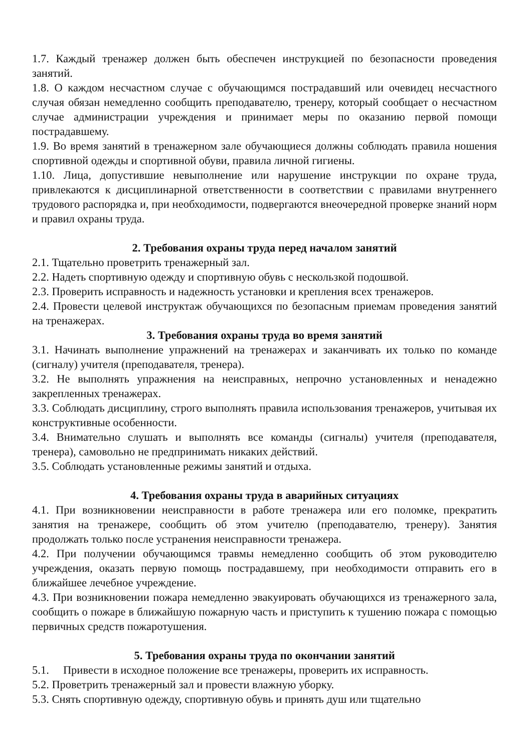1.7. Каждый тренажер должен быть обеспечен инструкцией по безопасности проведения занятий.
1.8. О каждом несчастном случае с обучающимся пострадавший или очевидец несчастного случая обязан немедленно сообщить преподавателю, тренеру, который сообщает о несчастном случае администрации учреждения и принимает меры по оказанию первой помощи пострадавшему.
1.9. Во время занятий в тренажерном зале обучающиеся должны соблюдать правила ношения спортивной одежды и спортивной обуви, правила личной гигиены.
1.10. Лица, допустившие невыполнение или нарушение инструкции по охране труда, привлекаются к дисциплинарной ответственности в соответствии с правилами внутреннего трудового распорядка и, при необходимости, подвергаются внеочередной проверке знаний норм и правил охраны труда.
2. Требования охраны труда перед началом занятий
2.1. Тщательно проветрить тренажерный зал.
2.2. Надеть спортивную одежду и спортивную обувь с нескользкой подошвой.
2.3. Проверить исправность и надежность установки и крепления всех тренажеров.
2.4. Провести целевой инструктаж обучающихся по безопасным приемам проведения занятий на тренажерах.
3. Требования охраны труда во время занятий
3.1. Начинать выполнение упражнений на тренажерах и заканчивать их только по команде (сигналу) учителя (преподавателя, тренера).
3.2. Не выполнять упражнения на неисправных, непрочно установленных и ненадежно закрепленных тренажерах.
3.3. Соблюдать дисциплину, строго выполнять правила использования тренажеров, учитывая их конструктивные особенности.
3.4. Внимательно слушать и выполнять все команды (сигналы) учителя (преподавателя, тренера), самовольно не предпринимать никаких действий.
3.5. Соблюдать установленные режимы занятий и отдыха.
4. Требования охраны труда в аварийных ситуациях
4.1. При возникновении неисправности в работе тренажера или его поломке, прекратить занятия на тренажере, сообщить об этом учителю (преподавателю, тренеру). Занятия продолжать только после устранения неисправности тренажера.
4.2. При получении обучающимся травмы немедленно сообщить об этом руководителю учреждения, оказать первую помощь пострадавшему, при необходимости отправить его в ближайшее лечебное учреждение.
4.3. При возникновении пожара немедленно эвакуировать обучающихся из тренажерного зала, сообщить о пожаре в ближайшую пожарную часть и приступить к тушению пожара с помощью первичных средств пожаротушения.
5. Требования охраны труда по окончании занятий
5.1. Привести в исходное положение все тренажеры, проверить их исправность.
5.2. Проветрить тренажерный зал и провести влажную уборку.
5.3. Снять спортивную одежду, спортивную обувь и принять душ или тщательно